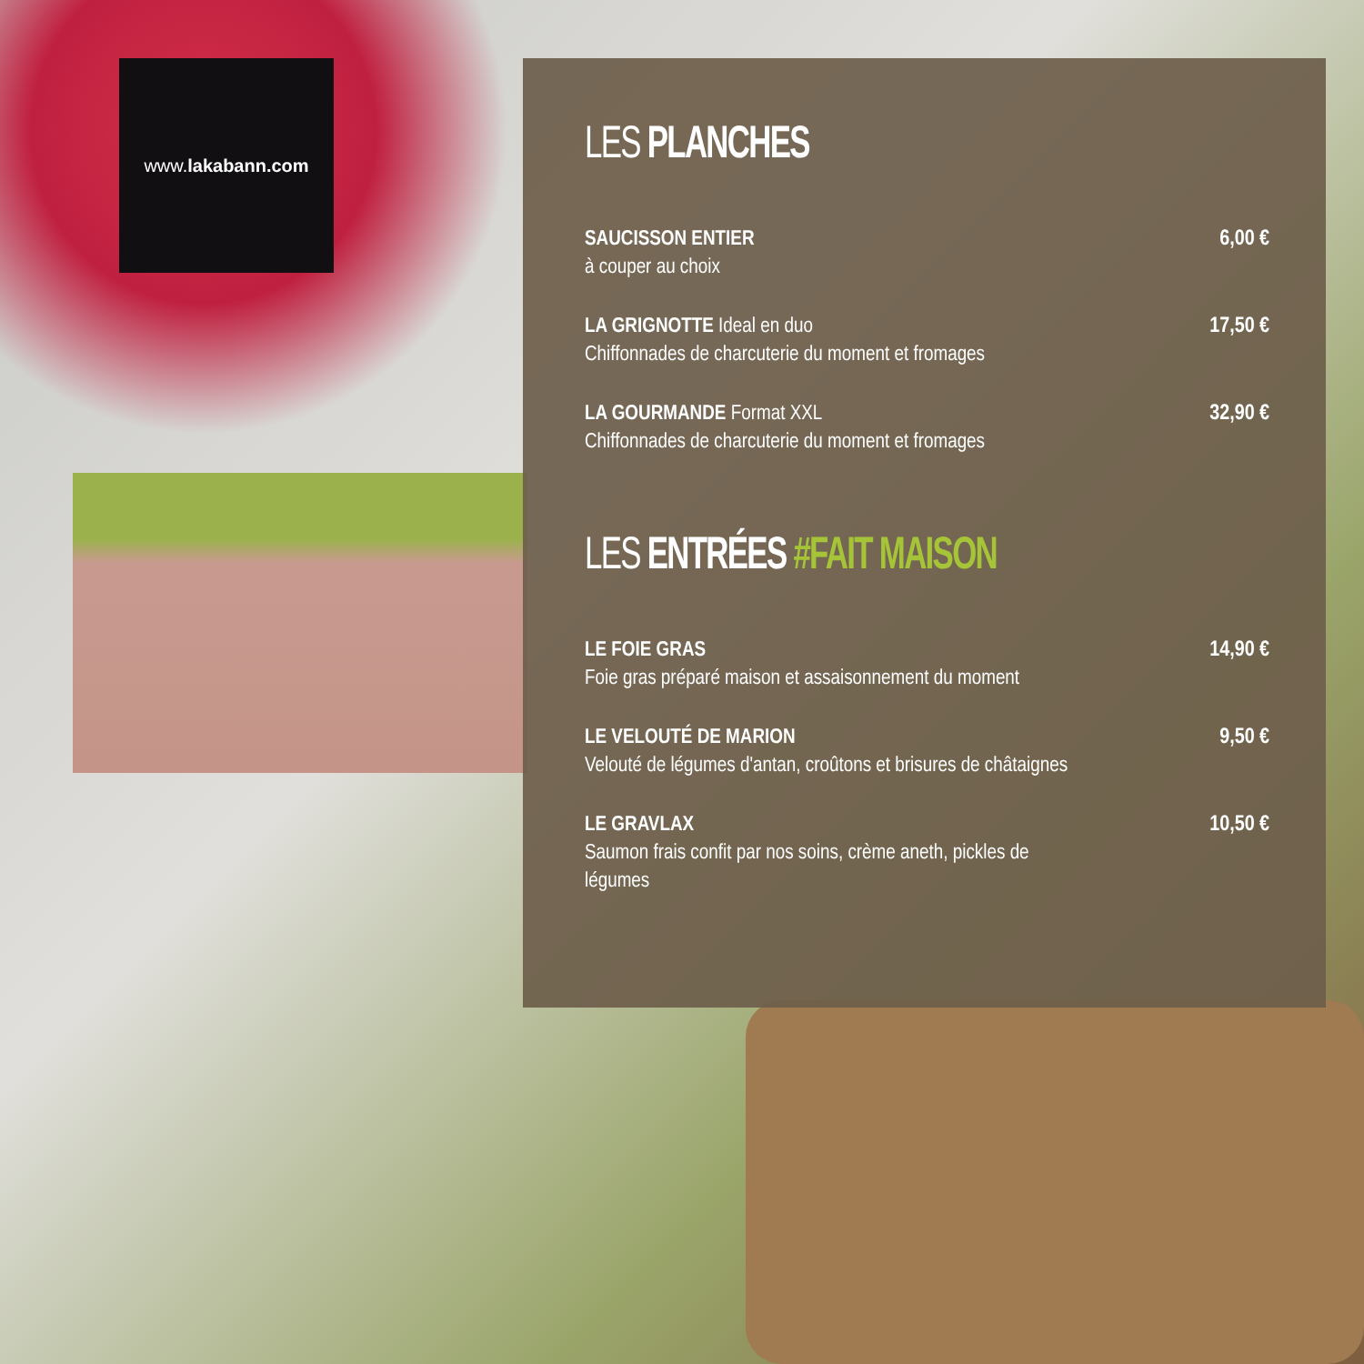www. lakabann.com
LES PLANCHES
SAUCISSON ENTIER
à couper au choix
6,00 €
LA GRIGNOTTE Ideal en duo
Chiffonnades de charcuterie du moment et fromages
17,50 €
LA GOURMANDE Format XXL
Chiffonnades de charcuterie du moment et fromages
32,90 €
LES ENTRÉES #FAIT MAISON
LE FOIE GRAS
Foie gras préparé maison et assaisonnement du moment
14,90 €
LE VELOUTÉ DE MARION
Velouté de légumes d'antan, croûtons et brisures de châtaignes
9,50 €
LE GRAVLAX
Saumon frais confit par nos soins, crème aneth, pickles de légumes
10,50 €